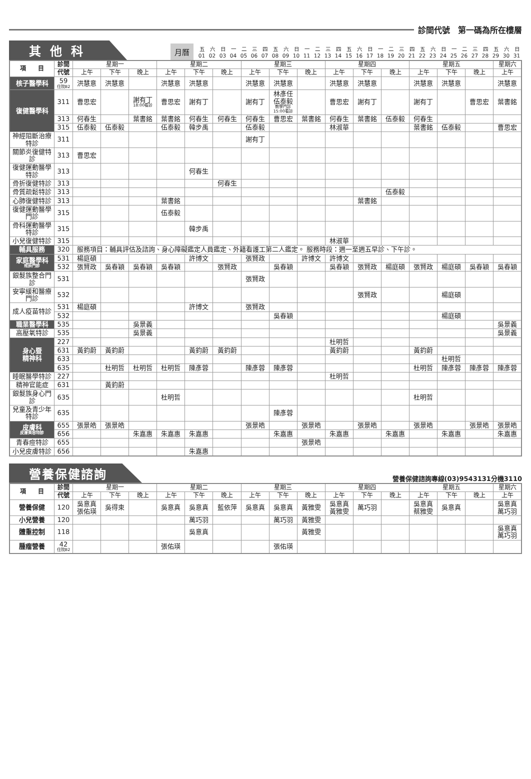診間代號　第一碼為所在樓層
其他科
月曆
| 五 | 六 | 日 | 一 | 二 | 三 | 四 | 五 | 六 | 日 | 一 | 二 | 三 | 四 | 五 | 六 | 日 | 一 | 二 | 三 | 四 | 五 | 六 | 日 | 一 | 二 | 三 | 四 | 五 | 六 | 日 |
| 01 | 02 | 03 | 04 | 05 | 06 | 07 | 08 | 09 | 10 | 11 | 12 | 13 | 14 | 15 | 16 | 17 | 18 | 19 | 20 | 21 | 22 | 23 | 24 | 25 | 26 | 27 | 28 | 29 | 30 | 31 |
| 項 目 | 診間 | 星期一 | | | 星期二 | | | 星期三 | | | 星期四 | | | 星期五 | | | 星期六 |
| --- | --- | --- | --- | --- | --- | --- | --- | --- | --- | --- | --- | --- | --- | --- | --- | --- | --- |
| | 代號 | 上午 | 下午 | 晚上 | 上午 | 下午 | 晚上 | 上午 | 下午 | 晚上 | 上午 | 下午 | 晚上 | 上午 | 下午 | 晚上 | 上午 |
| 核子醫學科 | 59 住院B2 | 洪慧意 | 洪慧意 | | 洪慧意 | 洪慧意 | | 洪慧意 | 洪慧意 | | 洪慧意 | 洪慧意 | | 洪慧意 | 洪慧意 | | 洪慧意 |
| 復健醫學科 | 311 | 曹思宏 | | 謝有丁 18:00看診 | 曹思宏 | 謝有丁 | | 謝有丁 | 林彥任 伍泰毅 教學門診 15:00看診 | | 曹思宏 | 謝有丁 | | 謝有丁 | | 曹思宏 | 葉書銘 |
| | 313 | 何春生 | | 葉書銘 | 葉書銘 | 何春生 | 何春生 | 何春生 | 曹思宏 | 葉書銘 | 何春生 | 葉書銘 | 伍泰毅 | 何春生 | | | |
| | 315 | 伍泰毅 | 伍泰毅 | | 伍泰毅 | 韓步禹 | | 伍泰毅 | | | 林淑華 | | | 葉書銘 | 伍泰毅 | | 曹思宏 |
| 神經阻斷治療特診 | 311 | | | | | | | 謝有丁 | | | | | | | | | |
| 關節炎復健特診 | 313 | 曹思宏 | | | | | | | | | | | | | | | |
| 復健運動醫學特診 | 313 | | | | | 何春生 | | | | | | | | | | | |
| 骨折復健特診 | 313 | | | | | | 何春生 | | | | | | | | | | |
| 骨質疏鬆特診 | 313 | | | | | | | | | | | | 伍泰毅 | | | | |
| 心肺復健特診 | 313 | | | | 葉書銘 | | | | | | | 葉書銘 | | | | | |
| 復健運動醫學門診 | 315 | | | | 伍泰毅 | | | | | | | | | | | | |
| 骨科運動醫學特診 | 315 | | | | | 韓步禹 | | | | | | | | | | | |
| 小兒復健特診 | 315 | | | | | | | | | | 林淑華 | | | | | | |
| 輔具服務 | 320 | 服務項目：輔具評估及諮詢、身心障礙鑑定人員鑑定、外籍看護工第二人鑑定。 服務時段：週一至週五早診、下午診。 | | | | | | | | | | | | | | | |
| 家庭醫學科 戒菸門診 | 531 | 楊庭碩 | | | | 許博文 | | 張賢政 | | 許博文 | 許博文 | | | | | | |
| | 532 | 張賢政 | 吳春穎 | 吳春穎 | 吳春穎 | | 張賢政 | | 吳春穎 | | 吳春穎 | 張賢政 | 楊庭碩 | 張賢政 | 楊庭碩 | 吳春穎 | 吳春穎 |
| 銀髮族整合門診 | 531 | | | | | | | 張賢政 | | | | | | | | | |
| 安寧緩和醫療門診 | 532 | | | | | | | | | | | 張賢政 | | | 楊庭碩 | | |
| 成人疫苗特診 | 531 | 楊庭碩 | | | | 許博文 | | 張賢政 | | | | | | | | | |
| | 532 | | | | | | | | 吳春穎 | | | | | | 楊庭碩 | | |
| 職業醫學科 | 535 | | | 吳景義 | | | | | | | | | | | | | 吳景義 |
| 高壓氧特診 | 535 | | | 吳景義 | | | | | | | | | | | | | 吳景義 |
| 身心暨 精神科 | 227 | | | | | | | | | | 杜明哲 | | | | | | |
| | 631 | 黃鈞蔚 | 黃鈞蔚 | | | 黃鈞蔚 | 黃鈞蔚 | | | | 黃鈞蔚 | | | 黃鈞蔚 | | | |
| | 633 | | | | | | | | | | | | | | 杜明哲 | | |
| | 635 | | 杜明哲 | 杜明哲 | 杜明哲 | 陳彥蓉 | | 陳彥蓉 | 陳彥蓉 | | | | | 杜明哲 | 陳彥蓉 | 陳彥蓉 | 陳彥蓉 |
| 睡眠醫學特診 | 227 | | | | | | | | | | 杜明哲 | | | | | | |
| 精神官能症 | 631 | | 黃鈞蔚 | | | | | | | | | | | | | | |
| 銀髮族身心門診 | 635 | | | | 杜明哲 | | | | | | | | | 杜明哲 | | | |
| 兒童及青少年特診 | 635 | | | | | | | | 陳彥蓉 | | | | | | | | |
| 皮膚科 皮膚美容特診 | 655 | 張景皓 | 張景皓 | | | | | 張景皓 | | 張景皓 | | 張景皓 | | 張景皓 | | 張景皓 | 張景皓 |
| | 656 | | | 朱嘉惠 | 朱嘉惠 | 朱嘉惠 | | | 朱嘉惠 | | 朱嘉惠 | | 朱嘉惠 | | 朱嘉惠 | | 朱嘉惠 |
| 青春痘特診 | 655 | | | | | | | | | 張景皓 | | | | | | | |
| 小兒皮膚特診 | 656 | | | | | 朱嘉惠 | | | | | | | | | | | |
營養保健諮詢
營養保健諮詢專線(03)9543131分機3110
| 項 目 | 診間 | 星期一 | | | 星期二 | | | 星期三 | | | 星期四 | | | 星期五 | | | 星期六 |
| --- | --- | --- | --- | --- | --- | --- | --- | --- | --- | --- | --- | --- | --- | --- | --- | --- | --- |
| | 代號 | 上午 | 下午 | 晚上 | 上午 | 下午 | 晚上 | 上午 | 下午 | 晚上 | 上午 | 下午 | 晚上 | 上午 | 下午 | 晚上 | 上午 |
| 營養保健 | 120 | 吳意真 張佑瑛 | 吳得束 | | 吳意真 | 吳意真 | 藍依萍 | 吳意真 | 吳意真 | 黃雅雯 | 吳意真 黃雅雯 | 萬巧羽 | | 吳意真 蔡雅雯 | 吳意真 | | 吳意真 萬巧羽 |
| 小兒營養 | 120 | | | | | 萬巧羽 | | | 萬巧羽 | 黃雅雯 | | | | | | | |
| 體重控制 | 118 | | | | | 吳意真 | | | | 黃雅雯 | | | | | | | 吳意真 萬巧羽 |
| 腫瘤營養 | 42 住院B2 | | | | 張佑瑛 | | | | 張佑瑛 | | | | | | | | |